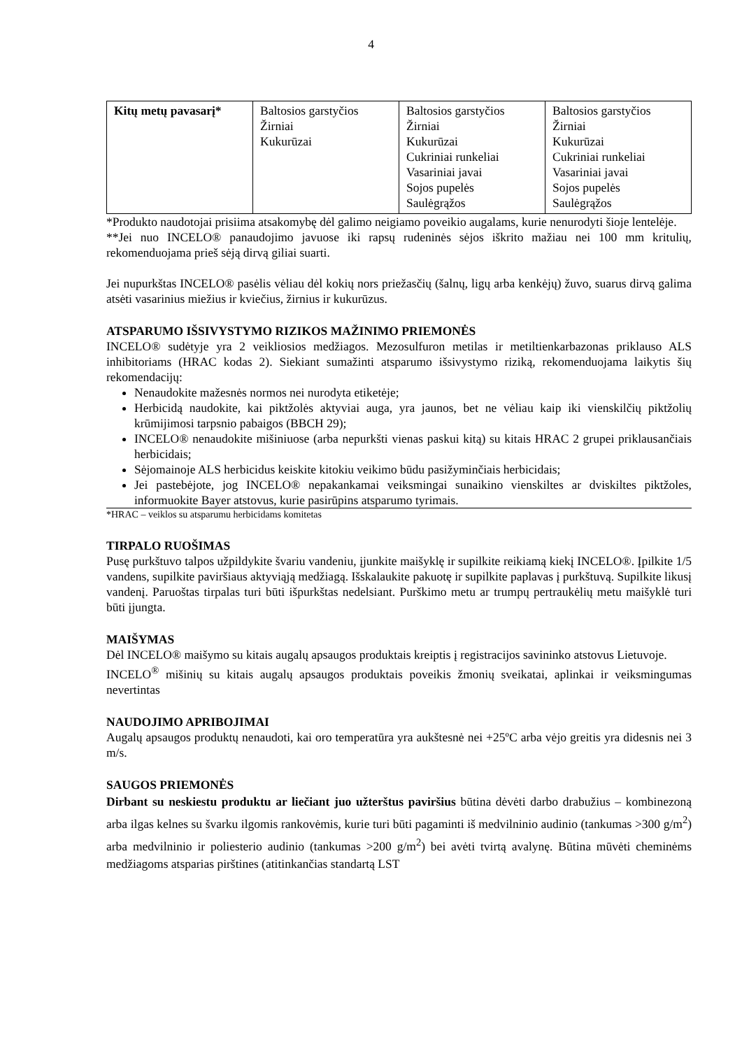4
| Kitų metų pavasarį* | Baltosios garstyčios Žirniai Kukurūzai | Baltosios garstyčios Žirniai Kukurūzai Cukriniai runkeliai Vasariniai javai Sojos pupelės Saulėgrąžos | Baltosios garstyčios Žirniai Kukurūzai Cukriniai runkeliai Vasariniai javai Sojos pupelės Saulėgrąžos |
*Produkto naudotojai prisiima atsakomybę dėl galimo neigiamo poveikio augalams, kurie nenurodyti šioje lentelėje.
**Jei nuo INCELO® panaudojimo javuose iki rapsų rudeninės sėjos iškrito mažiau nei 100 mm kritulių, rekomenduojama prieš sėją dirvą giliai suarti.
Jei nupurkštas INCELO® pasėlis vėliau dėl kokių nors priežasčių (šalnų, ligų arba kenkėjų) žuvo, suarus dirvą galima atsėti vasarinius miežius ir kviečius, žirnius ir kukurūzus.
ATSPARUMO IŠSIVYSTYMO RIZIKOS MAŽINIMO PRIEMONĖS
INCELO® sudėtyje yra 2 veikliosios medžiagos. Mezosulfuron metilas ir metiltienkarbazonas priklauso ALS inhibitoriams (HRAC kodas 2). Siekiant sumažinti atsparumo išsivystymo riziką, rekomenduojama laikytis šių rekomendacijų:
Nenaudokite mažesnės normos nei nurodyta etiketėje;
Herbicidą naudokite, kai piktžolės aktyviai auga, yra jaunos, bet ne vėliau kaip iki vienskilčių piktžolių krūmijimosi tarpsnio pabaigos (BBCH 29);
INCELO® nenaudokite mišiniuose (arba nepurkšti vienas paskui kitą) su kitais HRAC 2 grupei priklausančiais herbicidais;
Sėjomainoje ALS herbicidus keiskite kitokiu veikimo būdu pasižyminčiais herbicidais;
Jei pastebėjote, jog INCELO® nepakankamai veiksmingai sunaikino vienskiltes ar dviskiltes piktžoles, informuokite Bayer atstovus, kurie pasirūpins atsparumo tyrimais.
*HRAC – veiklos su atsparumu herbicidams komitetas
TIRPALO RUOŠIMAS
Pusę purkštuvo talpos užpildykite švariu vandeniu, įjunkite maišyklę ir supilkite reikiamą kiekį INCELO®. Įpilkite 1/5 vandens, supilkite paviršiaus aktyviąją medžiagą. Išskalaukite pakuotę ir supilkite paplavas į purkštuvą. Supilkite likusį vandenį. Paruoštas tirpalas turi būti išpurkštas nedelsiant. Purškimo metu ar trumpų pertraukėlių metu maišyklė turi būti įjungta.
MAIŠYMAS
Dėl INCELO® maišymo su kitais augalų apsaugos produktais kreiptis į registracijos savininko atstovus Lietuvoje.
INCELO<sup>®</sup> mišinių su kitais augalų apsaugos produktais poveikis žmonių sveikatai, aplinkai ir veiksmingumas nevertintas
NAUDOJIMO APRIBOJIMAI
Augalų apsaugos produktų nenaudoti, kai oro temperatūra yra aukštesnė nei +25ºC arba vėjo greitis yra didesnis nei 3 m/s.
SAUGOS PRIEMONĖS
Dirbant su neskiestu produktu ar liečiant juo užterštus paviršius būtina dėvėti darbo drabužius – kombinezoną arba ilgas kelnes su švarku ilgomis rankovėmis, kurie turi būti pagaminti iš medvilninio audinio (tankumas >300 g/m<sup>2</sup>) arba medvilninio ir poliesterio audinio (tankumas >200 g/m<sup>2</sup>) bei avėti tvirtą avalynę. Būtina mūvėti cheminėms medžiagoms atsparias pirštines (atitinkančias standartą LST